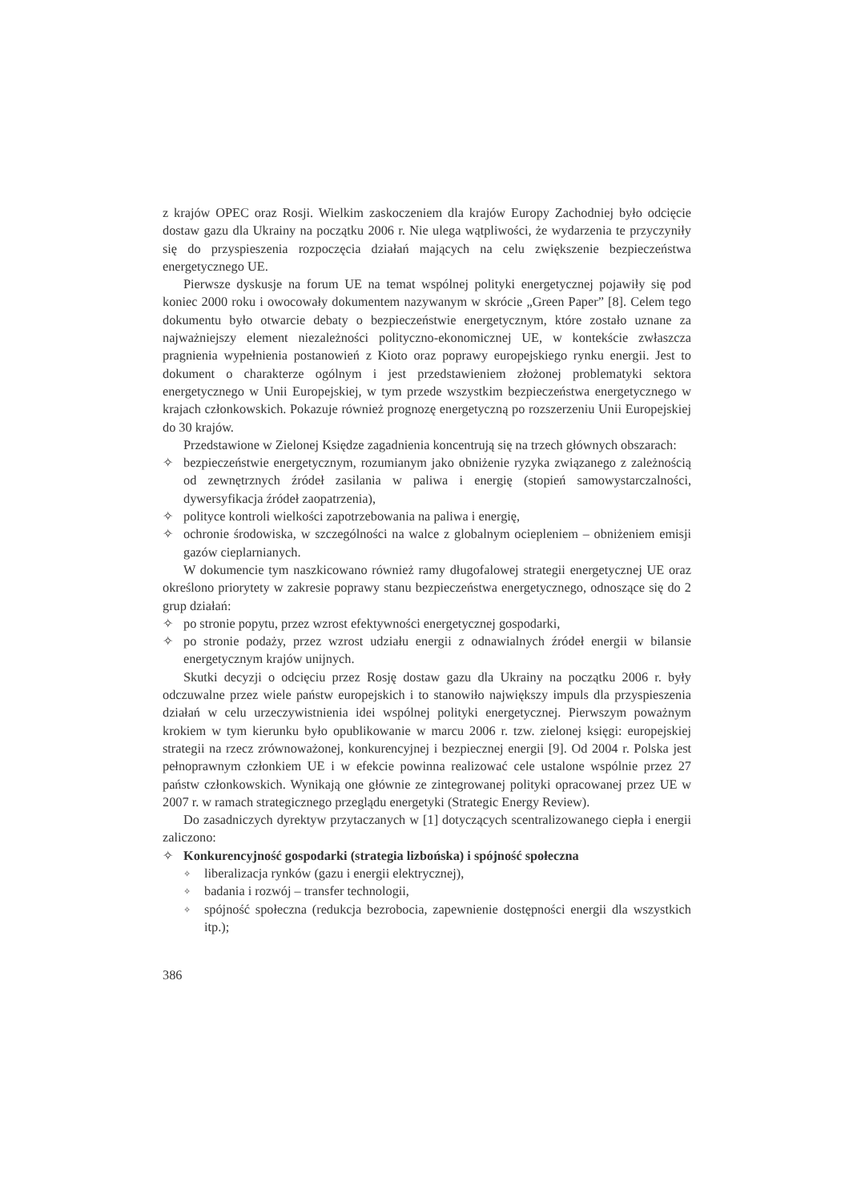z krajów OPEC oraz Rosji. Wielkim zaskoczeniem dla krajów Europy Zachodniej było odcięcie dostaw gazu dla Ukrainy na początku 2006 r. Nie ulega wątpliwości, że wydarzenia te przyczyniły się do przyspieszenia rozpoczęcia działań mających na celu zwiększenie bezpieczeństwa energetycznego UE.
Pierwsze dyskusje na forum UE na temat wspólnej polityki energetycznej pojawiły się pod koniec 2000 roku i owocowały dokumentem nazywanym w skrócie „Green Paper” [8]. Celem tego dokumentu było otwarcie debaty o bezpieczeństwie energetycznym, które zostało uznane za najważniejszy element niezależności polityczno-ekonomicznej UE, w kontekście zwłaszcza pragnienia wypełnienia postanowień z Kioto oraz poprawy europejskiego rynku energii. Jest to dokument o charakterze ogólnym i jest przedstawieniem złożonej problematyki sektora energetycznego w Unii Europejskiej, w tym przede wszystkim bezpieczeństwa energetycznego w krajach członkowskich. Pokazuje również prognozę energetyczną po rozszerzeniu Unii Europejskiej do 30 krajów.
Przedstawione w Zielonej Księdze zagadnienia koncentrują się na trzech głównych obszarach:
✧ bezpieczeństwie energetycznym, rozumianym jako obniżenie ryzyka związanego z zależnością od zewnętrznych źródeł zasilania w paliwa i energię (stopień samowystarczalności, dywersyfikacja źródeł zaopatrzenia),
✧ polityce kontroli wielkości zapotrzebowania na paliwa i energię,
✧ ochronie środowiska, w szczególności na walce z globalnym ociepleniem – obniżeniem emisji gazów cieplarnianych.
W dokumencie tym naszkicowano również ramy długofalowej strategii energetycznej UE oraz określono priorytety w zakresie poprawy stanu bezpieczeństwa energetycznego, odnoszące się do 2 grup działań:
✧ po stronie popytu, przez wzrost efektywności energetycznej gospodarki,
✧ po stronie podaży, przez wzrost udziału energii z odnawialnych źródeł energii w bilansie energetycznym krajów unijnych.
Skutki decyzji o odcięciu przez Rosję dostaw gazu dla Ukrainy na początku 2006 r. były odczuwalne przez wiele państw europejskich i to stanowiło największy impuls dla przyspieszenia działań w celu urzeczywistnienia idei wspólnej polityki energetycznej. Pierwszym poważnym krokiem w tym kierunku było opublikowanie w marcu 2006 r. tzw. zielonej księgi: europejskiej strategii na rzecz zrównoważonej, konkurencyjnej i bezpiecznej energii [9]. Od 2004 r. Polska jest pełnoprawnym członkiem UE i w efekcie powinna realizować cele ustalone wspólnie przez 27 państw członkowskich. Wynikają one głównie ze zintegrowanej polityki opracowanej przez UE w 2007 r. w ramach strategicznego przeglądu energetyki (Strategic Energy Review).
Do zasadniczych dyrektyw przytaczanych w [1] dotyczących scentralizowanego ciepła i energii zaliczono:
✧ Konkurencyjność gospodarki (strategia lizbońska) i spójność społeczna
✧ liberalizacja rynków (gazu i energii elektrycznej),
✧ badania i rozwój – transfer technologii,
✧ spójność społeczna (redukcja bezrobocia, zapewnienie dostępności energii dla wszystkich itp.);
386